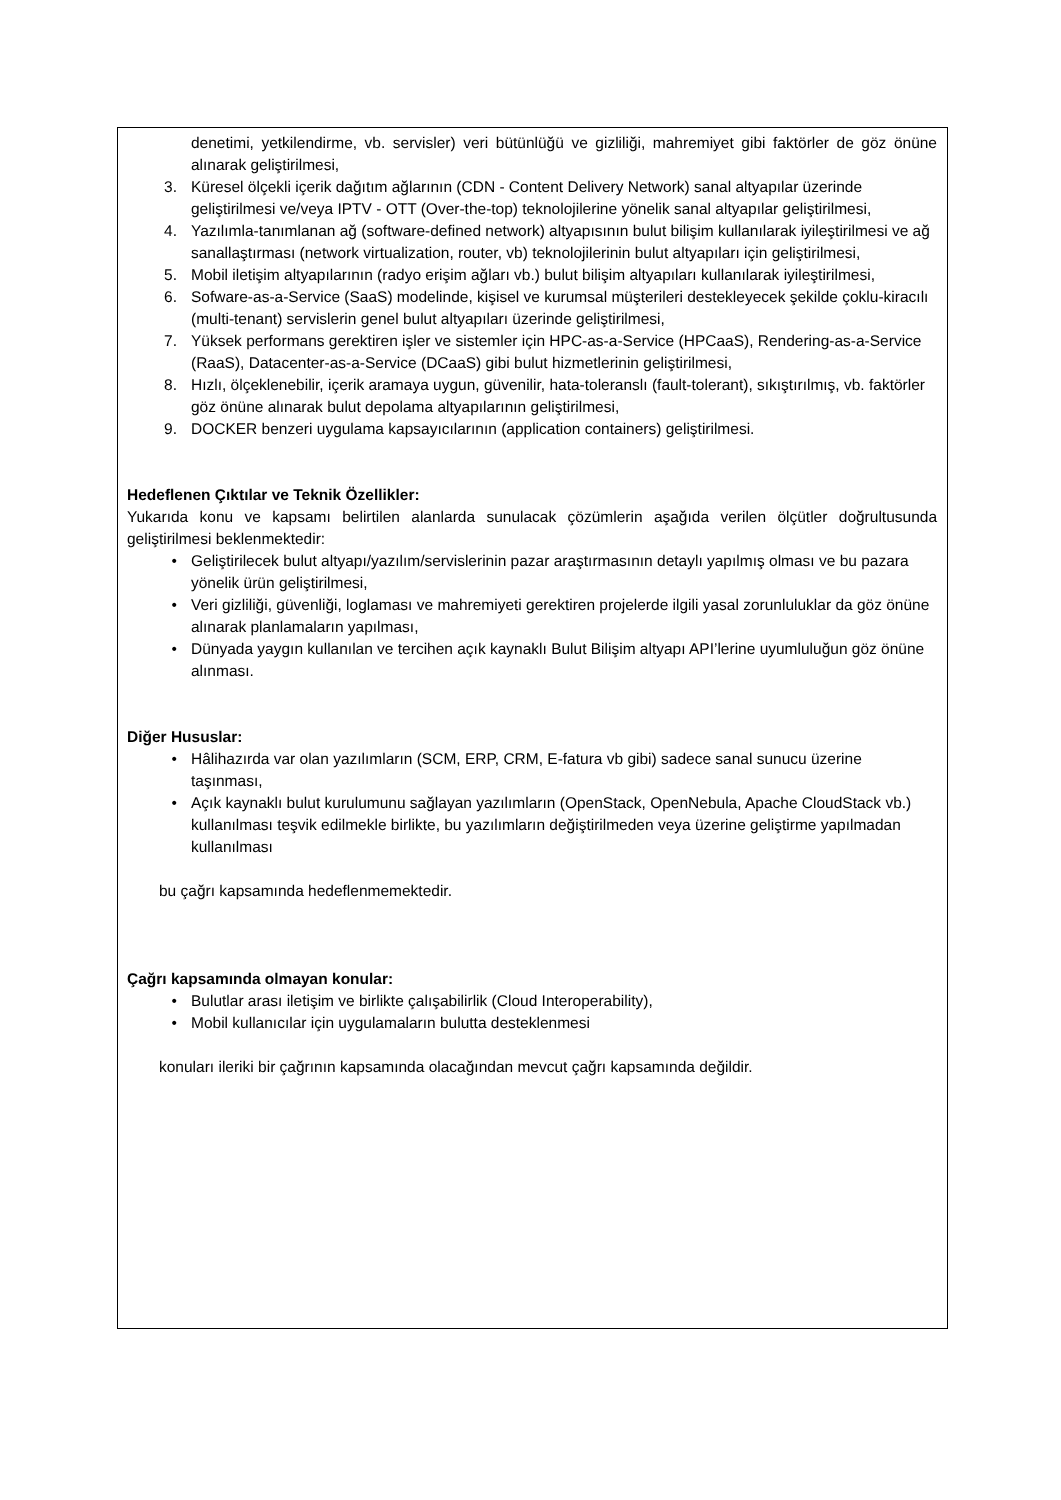denetimi, yetkilendirme, vb. servisler) veri bütünlüğü ve gizliliği, mahremiyet gibi faktörler de göz önüne alınarak geliştirilmesi,
3. Küresel ölçekli içerik dağıtım ağlarının (CDN - Content Delivery Network) sanal altyapılar üzerinde geliştirilmesi ve/veya IPTV - OTT (Over-the-top) teknolojilerine yönelik sanal altyapılar geliştirilmesi,
4. Yazılımla-tanımlanan ağ (software-defined network) altyapısının bulut bilişim kullanılarak iyileştirilmesi ve ağ sanallaştırması (network virtualization, router, vb) teknolojilerinin bulut altyapıları için geliştirilmesi,
5. Mobil iletişim altyapılarının (radyo erişim ağları vb.) bulut bilişim altyapıları kullanılarak iyileştirilmesi,
6. Sofware-as-a-Service (SaaS) modelinde, kişisel ve kurumsal müşterileri destekleyecek şekilde çoklu-kiracılı (multi-tenant) servislerin genel bulut altyapıları üzerinde geliştirilmesi,
7. Yüksek performans gerektiren işler ve sistemler için HPC-as-a-Service (HPCaaS), Rendering-as-a-Service (RaaS), Datacenter-as-a-Service (DCaaS) gibi bulut hizmetlerinin geliştirilmesi,
8. Hızlı, ölçeklenebilir, içerik aramaya uygun, güvenilir, hata-toleranslı (fault-tolerant), sıkıştırılmış, vb. faktörler göz önüne alınarak bulut depolama altyapılarının geliştirilmesi,
9. DOCKER benzeri uygulama kapsayıcılarının (application containers) geliştirilmesi.
Hedeflenen Çıktılar ve Teknik Özellikler:
Yukarıda konu ve kapsamı belirtilen alanlarda sunulacak çözümlerin aşağıda verilen ölçütler doğrultusunda geliştirilmesi beklenmektedir:
• Geliştirilecek bulut altyapı/yazılım/servislerinin pazar araştırmasının detaylı yapılmış olması ve bu pazara yönelik ürün geliştirilmesi,
• Veri gizliliği, güvenliği, loglaması ve mahremiyeti gerektiren projelerde ilgili yasal zorunluluklar da göz önüne alınarak planlamaların yapılması,
• Dünyada yaygın kullanılan ve tercihen açık kaynaklı Bulut Bilişim altyapı API’lerine uyumluluğun göz önüne alınması.
Diğer Hususlar:
• Hâlihazırda var olan yazılımların (SCM, ERP, CRM, E-fatura vb gibi) sadece sanal sunucu üzerine taşınması,
• Açık kaynaklı bulut kurulumunu sağlayan yazılımların (OpenStack, OpenNebula, Apache CloudStack vb.) kullanılması teşvik edilmekle birlikte, bu yazılımların değiştirilmeden veya üzerine geliştirme yapılmadan kullanılması
bu çağrı kapsamında hedeflenmemektedir.
Çağrı kapsamında olmayan konular:
• Bulutlar arası iletişim ve birlikte çalışabilirlik (Cloud Interoperability),
• Mobil kullanıcılar için uygulamaların bulutta desteklenmesi
konuları ileriki bir çağrının kapsamında olacağından mevcut çağrı kapsamında değildir.